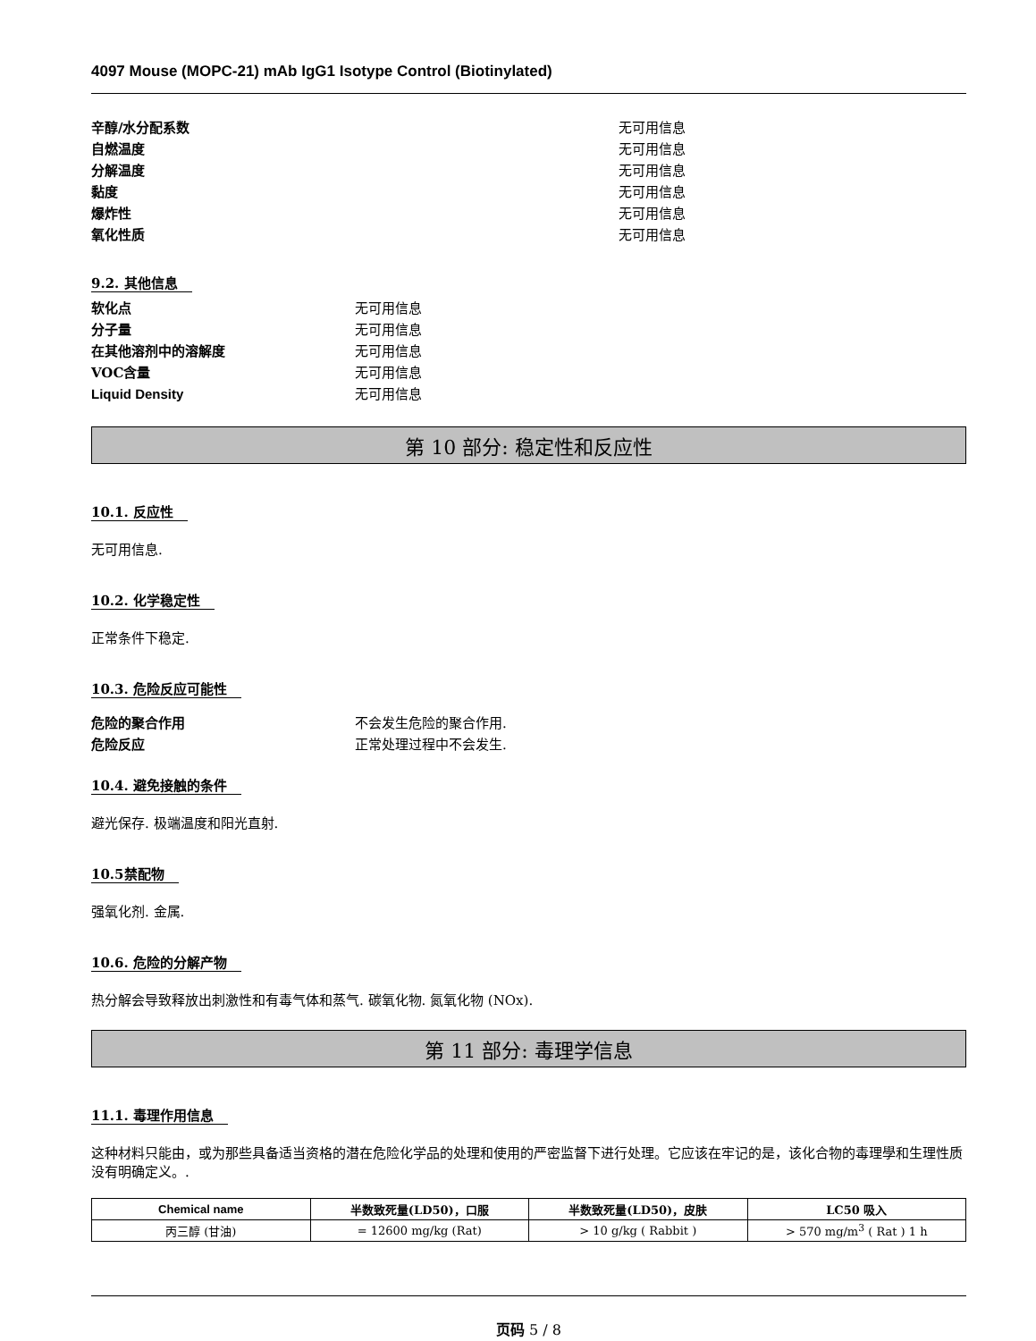4097 Mouse (MOPC-21) mAb IgG1 Isotype Control (Biotinylated)
辛醇/水分配系数 无可用信息
自燃温度 无可用信息
分解温度 无可用信息
黏度 无可用信息
爆炸性 无可用信息
氧化性质 无可用信息
9.2. 其他信息
软化点 无可用信息
分子量 无可用信息
在其他溶剂中的溶解度 无可用信息
VOC含量 无可用信息
Liquid Density 无可用信息
第 10 部分: 稳定性和反应性
10.1. 反应性
无可用信息.
10.2. 化学稳定性
正常条件下稳定.
10.3. 危险反应可能性
危险的聚合作用 不会发生危险的聚合作用.
危险反应 正常处理过程中不会发生.
10.4. 避免接触的条件
避光保存. 极端温度和阳光直射.
10.5禁配物
强氧化剂. 金属.
10.6. 危险的分解产物
热分解会导致释放出刺激性和有毒气体和蒸气. 碳氧化物. 氮氧化物 (NOx).
第 11 部分: 毒理学信息
11.1. 毒理作用信息
这种材料只能由，或为那些具备适当资格的潜在危险化学品的处理和使用的严密监督下进行处理。它应该在牢记的是，该化合物的毒理學和生理性质没有明确定义。.
| Chemical name | 半数致死量(LD50)，口服 | 半数致死量(LD50)，皮肤 | LC50 吸入 |
| --- | --- | --- | --- |
| 丙三醇 (甘油) | = 12600 mg/kg (Rat) | > 10 g/kg ( Rabbit ) | > 570 mg/m<sup>3</sup> ( Rat ) 1 h |
页码 5 / 8